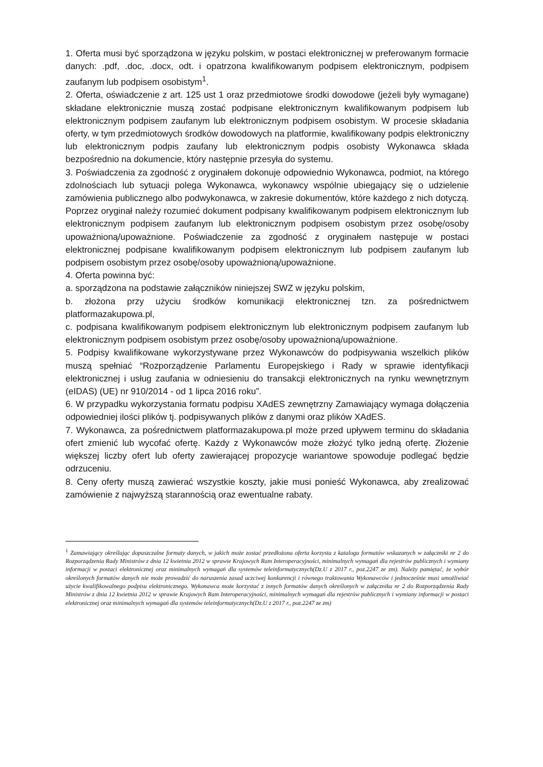1. Oferta musi być sporządzona w języku polskim, w postaci elektronicznej w preferowanym formacie danych: .pdf, .doc, .docx, odt. i opatrzona kwalifikowanym podpisem elektronicznym, podpisem zaufanym lub podpisem osobistym<sup>1</sup>.
2. Oferta, oświadczenie z art. 125 ust 1 oraz przedmiotowe środki dowodowe (jeżeli były wymagane) składane elektronicznie muszą zostać podpisane elektronicznym kwalifikowanym podpisem lub elektronicznym podpisem zaufanym lub elektronicznym podpisem osobistym. W procesie składania oferty, w tym przedmiotowych środków dowodowych na platformie, kwalifikowany podpis elektroniczny lub elektronicznym podpis zaufany lub elektronicznym podpis osobisty Wykonawca składa bezpośrednio na dokumencie, który następnie przesyła do systemu.
3. Poświadczenia za zgodność z oryginałem dokonuje odpowiednio Wykonawca, podmiot, na którego zdolnościach lub sytuacji polega Wykonawca, wykonawcy wspólnie ubiegający się o udzielenie zamówienia publicznego albo podwykonawca, w zakresie dokumentów, które każdego z nich dotyczą. Poprzez oryginał należy rozumieć dokument podpisany kwalifikowanym podpisem elektronicznym lub elektronicznym podpisem zaufanym lub elektronicznym podpisem osobistym przez osobę/osoby upoważnioną/upoważnione. Poświadczenie za zgodność z oryginałem następuje w postaci elektronicznej podpisane kwalifikowanym podpisem elektronicznym lub podpisem zaufanym lub podpisem osobistym przez osobę/osoby upoważnioną/upoważnione.
4. Oferta powinna być:
a. sporządzona na podstawie załączników niniejszej SWZ w języku polskim,
b. złożona przy użyciu środków komunikacji elektronicznej tzn. za pośrednictwem platformazakupowa.pl,
c. podpisana kwalifikowanym podpisem elektronicznym lub elektronicznym podpisem zaufanym lub elektronicznym podpisem osobistym przez osobę/osoby upoważnioną/upoważnione.
5. Podpisy kwalifikowane wykorzystywane przez Wykonawców do podpisywania wszelkich plików muszą spełniać “Rozporządzenie Parlamentu Europejskiego i Rady w sprawie identyfikacji elektronicznej i usług zaufania w odniesieniu do transakcji elektronicznych na rynku wewnętrznym (eIDAS) (UE) nr 910/2014 - od 1 lipca 2016 roku”.
6. W przypadku wykorzystania formatu podpisu XAdES zewnętrzny Zamawiający wymaga dołączenia odpowiedniej ilości plików tj. podpisywanych plików z danymi oraz plików XAdES.
7. Wykonawca, za pośrednictwem platformazakupowa.pl może przed upływem terminu do składania ofert zmienić lub wycofać ofertę. Każdy z Wykonawców może złożyć tylko jedną ofertę. Złożenie większej liczby ofert lub oferty zawierającej propozycje wariantowe spowoduje podlegać będzie odrzuceniu.
8. Ceny oferty muszą zawierać wszystkie koszty, jakie musi ponieść Wykonawca, aby zrealizować zamówienie z najwyższą starannością oraz ewentualne rabaty.
<sup>1</sup> Zamawiający określając dopuszczalne formaty danych, w jakich może zostać przedłożona oferta korzysta z katalogu formatów wskazanych w załączniki nr 2 do Rozporządzenia Rady Ministrów z dnia 12 kwietnia 2012 w sprawie Krajowych Ram Interoperacyjności, minimalnych wymagań dla rejestrów publicznych i wymiany informacji w postaci elektronicznej oraz minimalnych wymagań dla systemów teleinformatycznych(Dz.U z 2017 r., poz.2247 ze zm). Należy pamiętać, że wybór określonych formatów danych nie może prowadzić do naruszenia zasad uczciwej konkurencji i równego traktowania Wykonawców i jednocześnie musi umożliwiać użycie kwalifikowalnego podpisu elektronicznego. Wykonawca może korzystać z innych formatów danych określonych w załączniku nr 2 do Rozporządzenia Rady Ministrów z dnia 12 kwietnia 2012 w sprawie Krajowych Ram Interoperacyjności, minimalnych wymagań dla rejestrów publicznych i wymiany informacji w postaci elektronicznej oraz minimalnych wymagań dla systemów teleinformatycznych(Dz.U z 2017 r., poz.2247 ze zm)